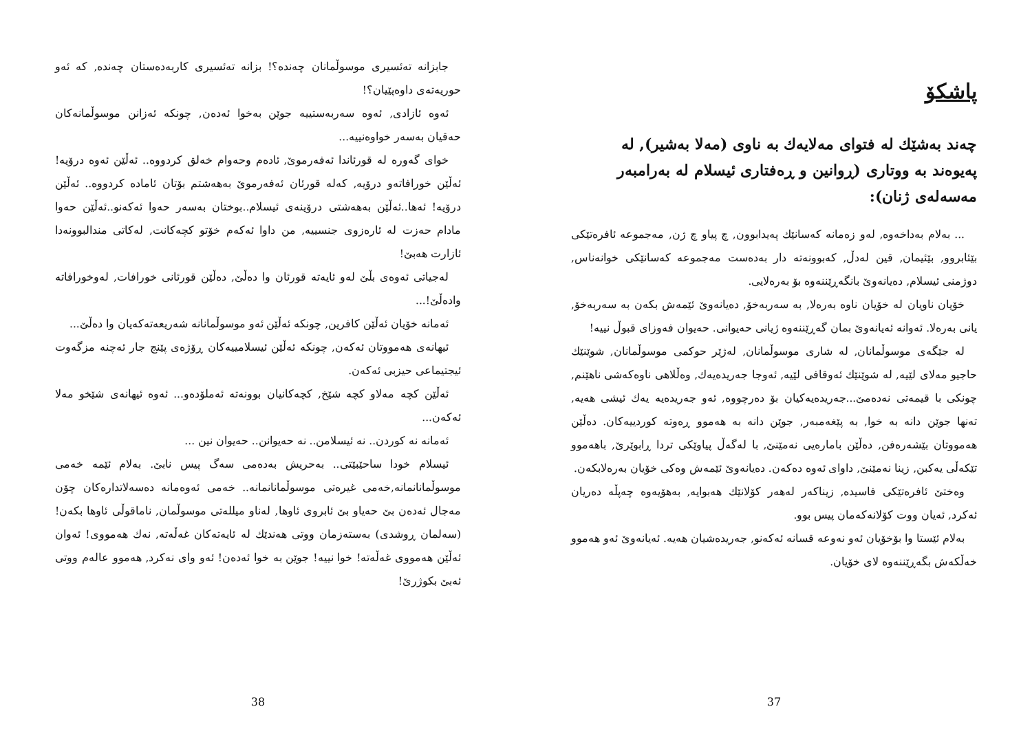پاشکۆ
چەند بەشێك لە فتوای مەلایەك بە ناوی (مەلا بەشیر), لە پەیوەند بە ووتاری (ڕوانین و ڕەفتاری ئیسلام لە بەرامبەر مەسەلەی ژنان):
... بەلام بەداخەوە, لەو زەمانە کەسانێك پەیدابوون, چ پیاو چ ژن, مەجموعە ئافرەتێکی بێئابروو, بێئیمان, قین لەدڵ, کەبوونەتە دار بەدەست مەجموعە کەسانێکی خوانەناس, دوژمنی ئیسلام, دەیانەوێ بانگەڕێننەوە بۆ بەرەلایی.
خۆیان ناویان لە خۆیان ناوە بەرەلا, بە سەربەخۆ, دەیانەوێ ئێمەش بکەن بە سەربەخۆ, یانی بەرەلا. ئەوانە ئەیانەوێ بمان گەڕێننەوە ژیانی حەیوانی. حەیوان فەوزای قبوڵ نییە!
لە جێگەی موسوڵمانان, لە شاری موسوڵمانان, لەژێر حوکمی موسوڵمانان, شوێنێك حاجیو مەلای لێیە, لە شوێنێك ئەوقافی لێیە, ئەوجا جەریدەیەك, وەڵلاهی ناوەکەشی ناهێنم, چونکی با قیمەتی نەدەمێ...جەریدەیەکیان بۆ دەرچووە, ئەو جەریدەیە یەك ئیشی هەیە, تەنها جوێن دانە بە خوا, بە پێغەمبەر, جوێن دانە بە هەموو ڕەوتە کوردییەکان. دەڵێن هەمووتان بێشەرەفن, دەڵێن بامارەیی نەمێنێ, با لەگەڵ پیاوێکی تردا ڕابوێرێ, باهەموو تێکەڵی یەکبن, زینا نەمێنێ, داوای ئەوە دەکەن. دەیانەوێ ئێمەش وەکی خۆیان بەرەلابکەن.
وەختێ ئافرەتێکی فاسیدە, زیناکەر لەهەر کۆلانێك هەبوایە, بەهۆیەوە چەپڵە دەریان ئەکرد, ئەیان ووت کۆلانەکەمان پیس بوو.
بەلام ئێستا وا بۆخۆیان ئەو نەوعە قسانە ئەکەنو, جەریدەشیان هەیە. ئەیانەوێ ئەو هەموو خەڵکەش بگەڕێننەوە لای خۆیان.
37
جابزانە تەئسیری موسوڵمانان چەندە؟! بزانە تەئسیری کاربەدەستان چەندە, کە ئەو حوریەتەی داوەپێیان؟!
ئەوە ئازادی, ئەوە سەربەستییە جوێن بەخوا ئەدەن, چونکە ئەزانن موسوڵمانەکان حەقیان بەسەر خواوەنییە...
خوای گەورە لە قورئاندا ئەفەرموێ, ئادەم وحەوام خەلق کردووە.. ئەڵێن ئەوە درۆیە! ئەڵێن خورافاتەو درۆیە, کەلە قورئان ئەفەرموێ بەهەشتم بۆتان ئامادە کردووە.. ئەڵێن درۆیە! ئەها..ئەڵێن بەهەشتی درۆینەی ئیسلام..بوختان بەسەر حەوا ئەکەنو..ئەڵێن حەوا مادام حەزت لە ئارەزوی جنسییە, من داوا ئەکەم خۆتو کچەکانت, لەکاتی مندالبوونەدا ئازارت هەبێ!
لەجیاتی ئەوەی بڵێ لەو ئایەتە قورئان وا دەڵێ, دەڵێن قورئانی خورافات, لەوخورافاتە وادەڵێ!...
ئەمانە خۆیان ئەڵێن کافرین, چونکە ئەڵێن ئەو موسوڵمانانە شەریعەتەکەیان وا دەڵێ...
ئیهانەی هەمووتان ئەکەن, چونکە ئەڵێن ئیسلامییەکان ڕۆژەی پێنج جار ئەچنە مزگەوت ئیجتیماعی حیزبی ئەکەن.
ئەڵێن کچە مەلاو کچە شێخ, کچەکانیان بوونەتە ئەملۆدەو... ئەوە ئیهانەی شێخو مەلا ئەکەن...
ئەمانە نە کوردن.. نە ئیسلامن.. نە حەیوانن.. حەیوان نین ...
ئیسلام خودا ساحێبێتی.. بەحریش بەدەمی سەگ پیس نابێ. بەلام ئێمە خەمی موسوڵمانانمانە,خەمی غیرەتی موسوڵمانانمانە.. خەمی ئەوەمانە دەسەلاتدارەکان چۆن مەجال ئەدەن بێ حەیاو بێ ئابروی ئاوها, لەناو میللەتی موسوڵمان, ناماقوڵی ئاوها بکەن! (سەلمان ڕوشدی) بەستەزمان ووتی هەندێك لە ئایەتەکان غەڵەتە, نەك هەمووی! ئەوان ئەڵێن هەمووی غەڵەتە! خوا نییە! جوێن بە خوا ئەدەن! ئەو وای نەکرد, هەموو عالەم ووتی ئەبێ بکوژرێ!
38